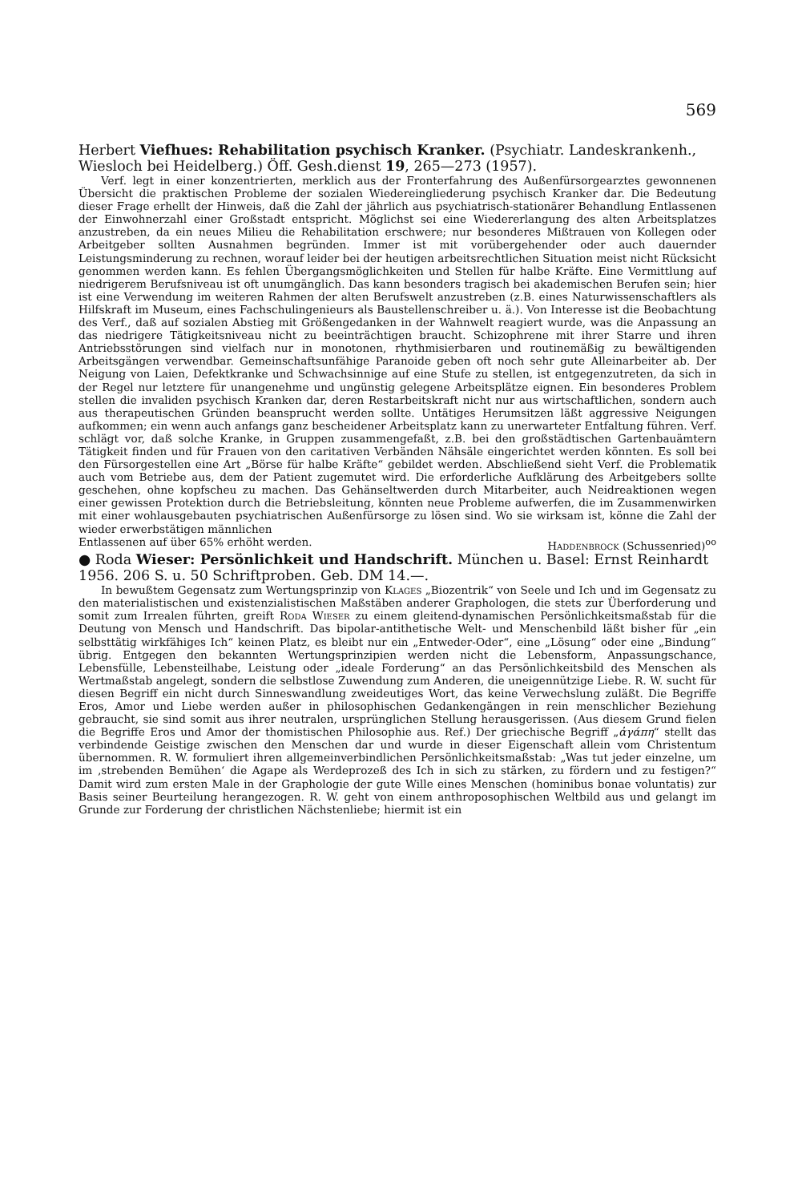569
Herbert Viefhues: Rehabilitation psychisch Kranker. (Psychiatr. Landeskrankenh., Wiesloch bei Heidelberg.) Öff. Gesh.dienst 19, 265—273 (1957).
Verf. legt in einer konzentrierten, merklich aus der Fronterfahrung des Außenfürsorgearztes gewonnenen Übersicht die praktischen Probleme der sozialen Wiedereingliederung psychisch Kranker dar. Die Bedeutung dieser Frage erhellt der Hinweis, daß die Zahl der jährlich aus psychiatrisch-stationärer Behandlung Entlassenen der Einwohnerzahl einer Großstadt entspricht. Möglichst sei eine Wiedererlangung des alten Arbeitsplatzes anzustreben, da ein neues Milieu die Rehabilitation erschwere; nur besonderes Mißtrauen von Kollegen oder Arbeitgeber sollten Ausnahmen begründen. Immer ist mit vorübergehender oder auch dauernder Leistungsminderung zu rechnen, worauf leider bei der heutigen arbeitsrechtlichen Situation meist nicht Rücksicht genommen werden kann. Es fehlen Übergangsmöglichkeiten und Stellen für halbe Kräfte. Eine Vermittlung auf niedrigerem Berufsniveau ist oft unumgänglich. Das kann besonders tragisch bei akademischen Berufen sein; hier ist eine Verwendung im weiteren Rahmen der alten Berufswelt anzustreben (z.B. eines Naturwissenschaftlers als Hilfskraft im Museum, eines Fachschulingenieurs als Baustellenschreiber u. ä.). Von Interesse ist die Beobachtung des Verf., daß auf sozialen Abstieg mit Größengedanken in der Wahnwelt reagiert wurde, was die Anpassung an das niedrigere Tätigkeitsniveau nicht zu beeinträchtigen braucht. Schizophrene mit ihrer Starre und ihren Antriebsstörungen sind vielfach nur in monotonen, rhythmisierbaren und routinemäßig zu bewältigenden Arbeitsgängen verwendbar. Gemeinschaftsunfähige Paranoide geben oft noch sehr gute Alleinarbeiter ab. Der Neigung von Laien, Defektkranke und Schwachsinnige auf eine Stufe zu stellen, ist entgegenzutreten, da sich in der Regel nur letztere für unangenehme und ungünstig gelegene Arbeitsplätze eignen. Ein besonderes Problem stellen die invaliden psychisch Kranken dar, deren Restarbeitskraft nicht nur aus wirtschaftlichen, sondern auch aus therapeutischen Gründen beansprucht werden sollte. Untätiges Herumsitzen läßt aggressive Neigungen aufkommen; ein wenn auch anfangs ganz bescheidener Arbeitsplatz kann zu unerwarteter Entfaltung führen. Verf. schlägt vor, daß solche Kranke, in Gruppen zusammengefaßt, z.B. bei den großstädtischen Gartenbauämtern Tätigkeit finden und für Frauen von den caritativen Verbänden Nähsäle eingerichtet werden könnten. Es soll bei den Fürsorgestellen eine Art „Börse für halbe Kräfte“ gebildet werden. Abschließend sieht Verf. die Problematik auch vom Betriebe aus, dem der Patient zugemutet wird. Die erforderliche Aufklärung des Arbeitgebers sollte geschehen, ohne kopfscheu zu machen. Das Gehänseltwerden durch Mitarbeiter, auch Neidreaktionen wegen einer gewissen Protektion durch die Betriebsleitung, könnten neue Probleme aufwerfen, die im Zusammenwirken mit einer wohlausgebauten psychiatrischen Außenfürsorge zu lösen sind. Wo sie wirksam ist, könne die Zahl der wieder erwerbstätigen männlichen
Entlassenen auf über 65% erhöht werden. Haddenbrock (Schussenried)<sup>oo</sup>
● Roda Wieser: Persönlichkeit und Handschrift. München u. Basel: Ernst Reinhardt 1956. 206 S. u. 50 Schriftproben. Geb. DM 14.—.
In bewußtem Gegensatz zum Wertungsprinzip von Klages „Biozentrik“ von Seele und Ich und im Gegensatz zu den materialistischen und existenzialistischen Maßstäben anderer Graphologen, die stets zur Überforderung und somit zum Irrealen führten, greift Roda Wieser zu einem gleitend-dynamischen Persönlichkeitsmaßstab für die Deutung von Mensch und Handschrift. Das bipolar-antithetische Welt- und Menschenbild läßt bisher für „ein selbsttätig wirkfähiges Ich“ keinen Platz, es bleibt nur ein „Entweder-Oder“, eine „Lösung“ oder eine „Bindung“ übrig. Entgegen den bekannten Wertungsprinzipien werden nicht die Lebensform, Anpassungschance, Lebensfülle, Lebensteilhabe, Leistung oder „ideale Forderung“ an das Persönlichkeitsbild des Menschen als Wertmaßstab angelegt, sondern die selbstlose Zuwendung zum Anderen, die uneigennützige Liebe. R. W. sucht für diesen Begriff ein nicht durch Sinneswandlung zweideutiges Wort, das keine Verwechslung zuläßt. Die Begriffe Eros, Amor und Liebe werden außer in philosophischen Gedankengängen in rein menschlicher Beziehung gebraucht, sie sind somit aus ihrer neutralen, ursprünglichen Stellung herausgerissen. (Aus diesem Grund fielen die Begriffe Eros und Amor der thomistischen Philosophie aus. Ref.) Der griechische Begriff „ἀγάπη“ stellt das verbindende Geistige zwischen den Menschen dar und wurde in dieser Eigenschaft allein vom Christentum übernommen. R. W. formuliert ihren allgemeinverbindlichen Persönlichkeitsmaßstab: „Was tut jeder einzelne, um im ‚strebenden Bemühen‘ die Agape als Werdeprozeß des Ich in sich zu stärken, zu fördern und zu festigen?“ Damit wird zum ersten Male in der Graphologie der gute Wille eines Menschen (hominibus bonae voluntatis) zur Basis seiner Beurteilung herangezogen. R. W. geht von einem anthroposophischen Weltbild aus und gelangt im Grunde zur Forderung der christlichen Nächstenliebe; hiermit ist ein